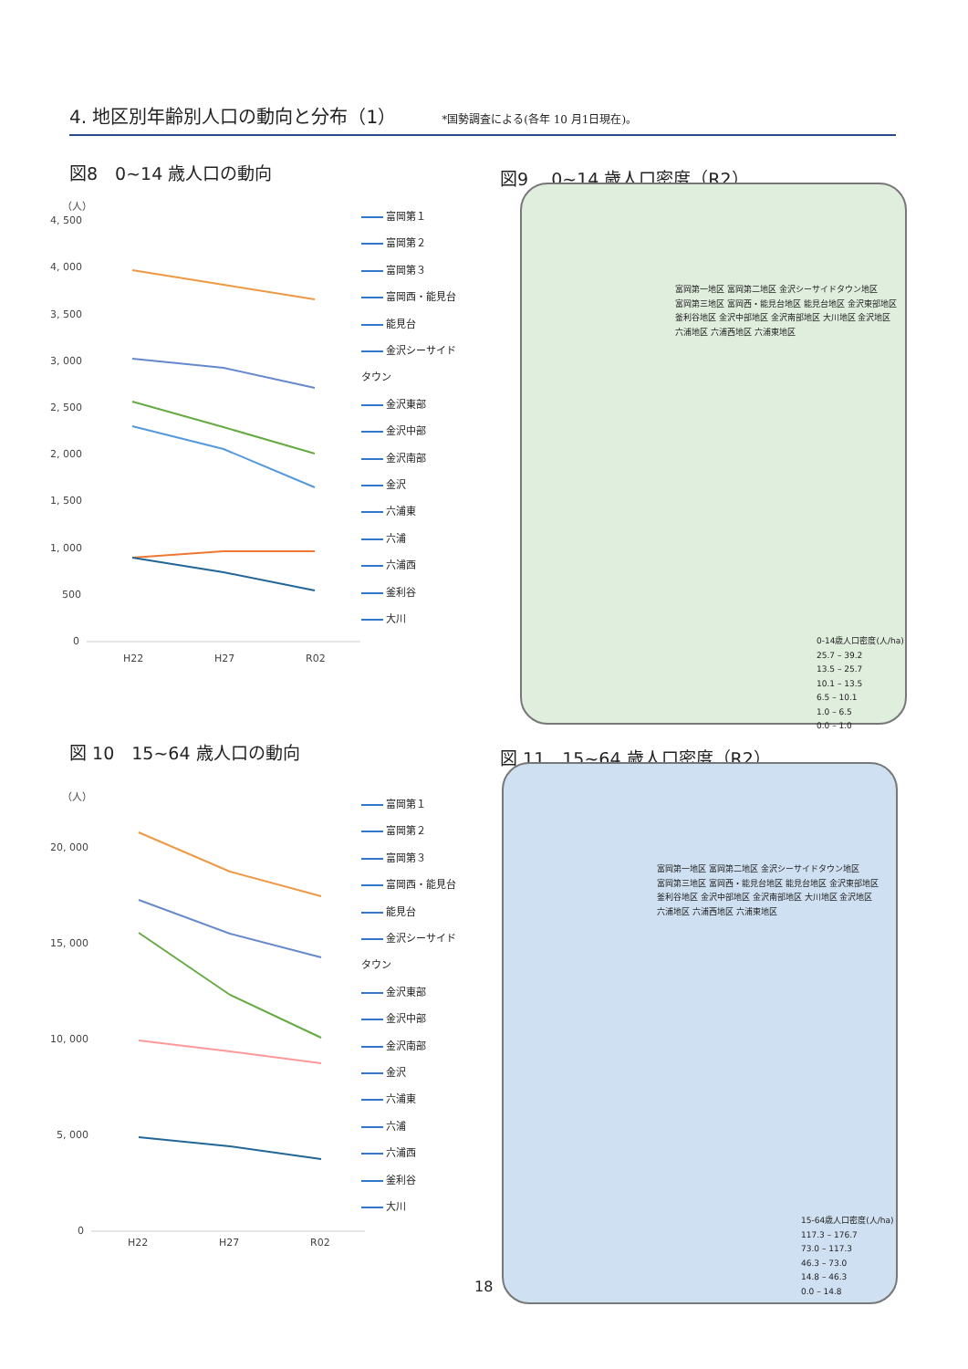4. 地区別年齢別人口の動向と分布（1） *国勢調査による(各年 10 月1日現在)。
図8　0~14 歳人口の動向 図9　 0~14 歳人口密度（R2）
（人）
4, 500
4, 000
3, 500
3, 000
2, 500
2, 000
1, 500
1, 000
500
0
H22
H27
R02
富岡第１
富岡第２
富岡第３
富岡西・能見台
能見台
金沢シーサイド
タウン
金沢東部
金沢中部
金沢南部
金沢
六浦東
六浦
六浦西
釜利谷
大川
富岡第一地区 富岡第二地区 金沢シーサイドタウン地区
富岡第三地区 富岡西・能見台地区 能見台地区 金沢東部地区
釜利谷地区 金沢中部地区 金沢南部地区 大川地区 金沢地区
六浦地区 六浦西地区 六浦東地区
0-14歳人口密度(人/ha)
25.7 – 39.2
13.5 – 25.7
10.1 – 13.5
6.5 – 10.1
1.0 – 6.5
0.0 – 1.0
図 10　15~64 歳人口の動向 図 11　15~64 歳人口密度（R2）
（人）
20, 000
15, 000
10, 000
5, 000
0
H22
H27
R02
富岡第１
富岡第２
富岡第３
富岡西・能見台
能見台
金沢シーサイド
タウン
金沢東部
金沢中部
金沢南部
金沢
六浦東
六浦
六浦西
釜利谷
大川
富岡第一地区 富岡第二地区 金沢シーサイドタウン地区
富岡第三地区 富岡西・能見台地区 能見台地区 金沢東部地区
釜利谷地区 金沢中部地区 金沢南部地区 大川地区 金沢地区
六浦地区 六浦西地区 六浦東地区
15-64歳人口密度(人/ha)
117.3 – 176.7
73.0 – 117.3
46.3 – 73.0
14.8 – 46.3
0.0 – 14.8
18